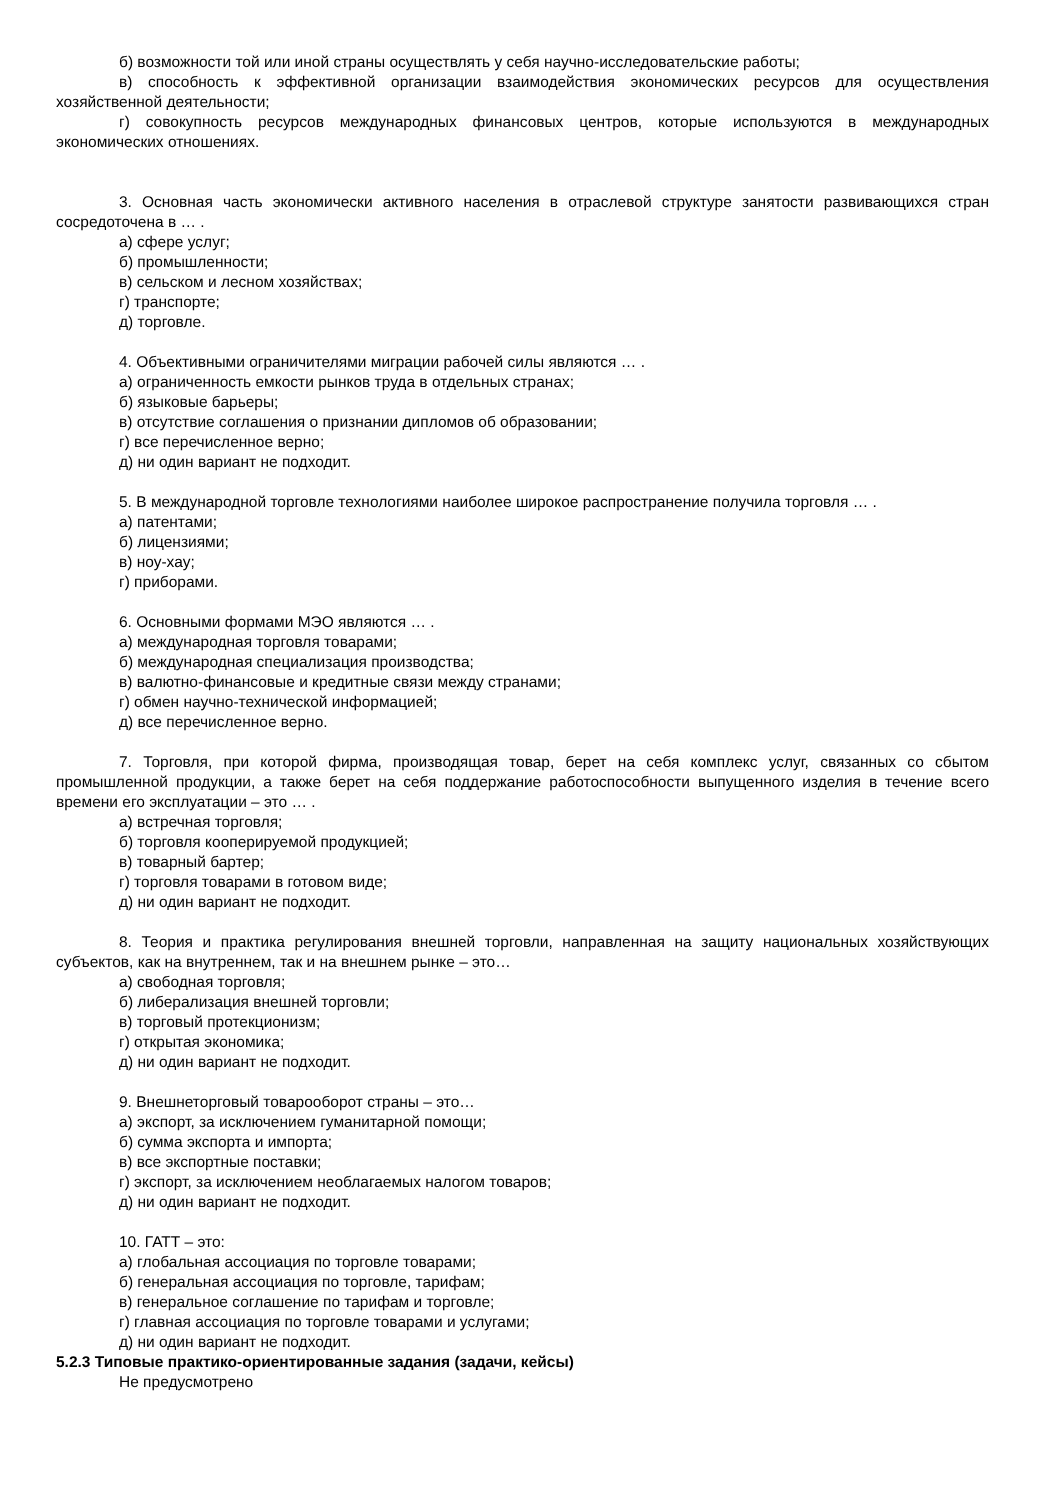б) возможности той или иной страны осуществлять у себя научно-исследовательские работы;
в) способность к эффективной организации взаимодействия экономических ресурсов для осуществления хозяйственной деятельности;
г) совокупность ресурсов международных финансовых центров, которые используются в международных экономических отношениях.
3. Основная часть экономически активного населения в отраслевой структуре занятости развивающихся стран сосредоточена в … .
а) сфере услуг;
б) промышленности;
в) сельском и лесном хозяйствах;
г) транспорте;
д) торговле.
4. Объективными ограничителями миграции рабочей силы являются … .
а) ограниченность емкости рынков труда в отдельных странах;
б) языковые барьеры;
в) отсутствие соглашения о признании дипломов об образовании;
г) все перечисленное верно;
д) ни один вариант не подходит.
5. В международной торговле технологиями наиболее широкое распространение получила торговля … .
а) патентами;
б) лицензиями;
в) ноу-хау;
г) приборами.
6. Основными формами МЭО являются … .
а) международная торговля товарами;
б) международная специализация производства;
в) валютно-финансовые и кредитные связи между странами;
г) обмен научно-технической информацией;
д) все перечисленное верно.
7. Торговля, при которой фирма, производящая товар, берет на себя комплекс услуг, связанных со сбытом промышленной продукции, а также берет на себя поддержание работоспособности выпущенного изделия в течение всего времени его эксплуатации – это … .
а) встречная торговля;
б) торговля кооперируемой продукцией;
в) товарный бартер;
г) торговля товарами в готовом виде;
д) ни один вариант не подходит.
8. Теория и практика регулирования внешней торговли, направленная на защиту национальных хозяйствующих субъектов, как на внутреннем, так и на внешнем рынке – это…
а) свободная торговля;
б) либерализация внешней торговли;
в) торговый протекционизм;
г) открытая экономика;
д) ни один вариант не подходит.
9. Внешнеторговый товарооборот страны – это…
а) экспорт, за исключением гуманитарной помощи;
б) сумма экспорта и импорта;
в) все экспортные поставки;
г) экспорт, за исключением необлагаемых налогом товаров;
д) ни один вариант не подходит.
10. ГАТТ – это:
а) глобальная ассоциация по торговле товарами;
б) генеральная ассоциация по торговле, тарифам;
в) генеральное соглашение по тарифам и торговле;
г) главная ассоциация по торговле товарами и услугами;
д) ни один вариант не подходит.
5.2.3 Типовые практико-ориентированные задания (задачи, кейсы)
Не предусмотрено